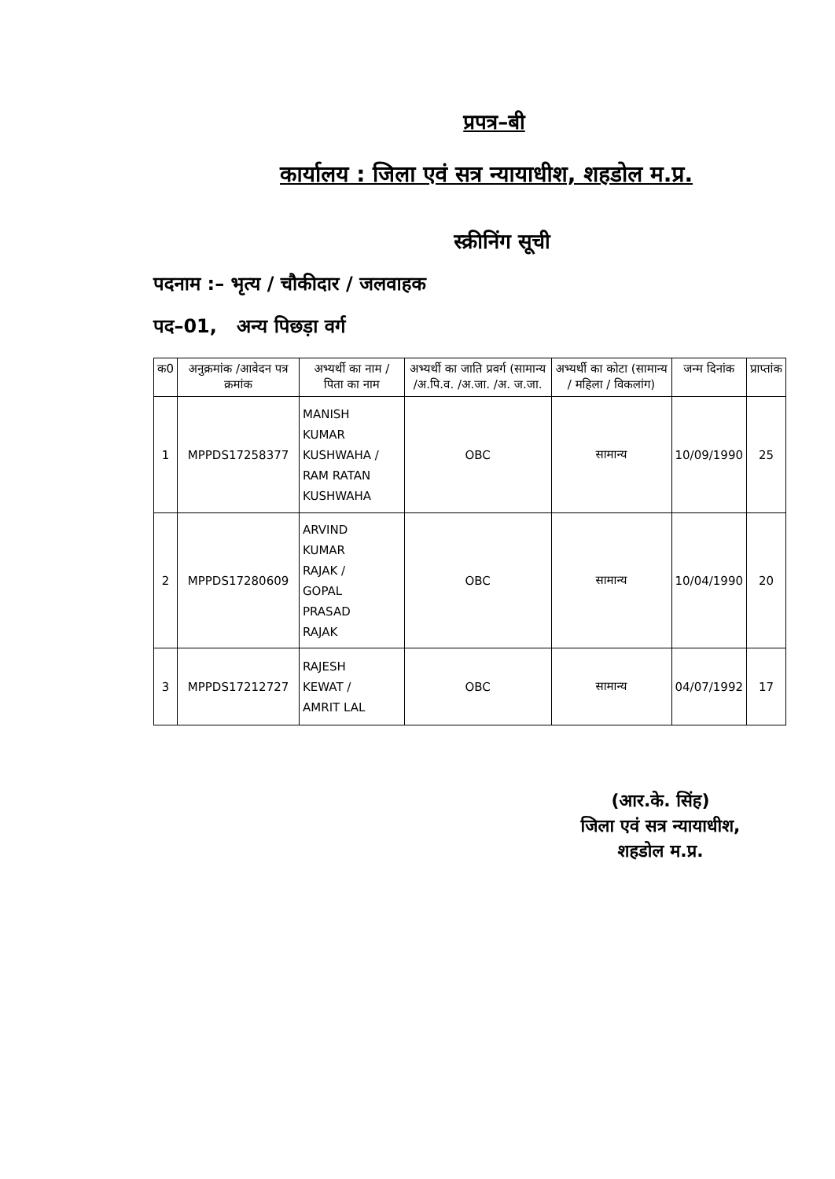प्रपत्र–बी
कार्यालय : जिला एवं सत्र न्यायाधीश, शहडोल म.प्र.
स्क्रीनिंग सूची
पदनाम :– भृत्य / चौकीदार / जलवाहक
पद–01, अन्य पिछड़ा वर्ग
| क0 | अनुक्रमांक /आवेदन पत्र क्रमांक | अभ्यर्थी का नाम / पिता का नाम | अभ्यर्थी का जाति प्रवर्ग (सामान्य /अ.पि.व. /अ.जा. /अ. ज.जा. | अभ्यर्थी का कोटा (सामान्य / महिला / विकलांग) | जन्म दिनांक | प्राप्तांक |
| --- | --- | --- | --- | --- | --- | --- |
| 1 | MPPDS17258377 | MANISH KUMAR KUSHWAHA / RAM RATAN KUSHWAHA | OBC | सामान्य | 10/09/1990 | 25 |
| 2 | MPPDS17280609 | ARVIND KUMAR RAJAK / GOPAL PRASAD RAJAK | OBC | सामान्य | 10/04/1990 | 20 |
| 3 | MPPDS17212727 | RAJESH KEWAT / AMRIT LAL | OBC | सामान्य | 04/07/1992 | 17 |
(आर.के. सिंह)
जिला एवं सत्र न्यायाधीश,
शहडोल म.प्र.